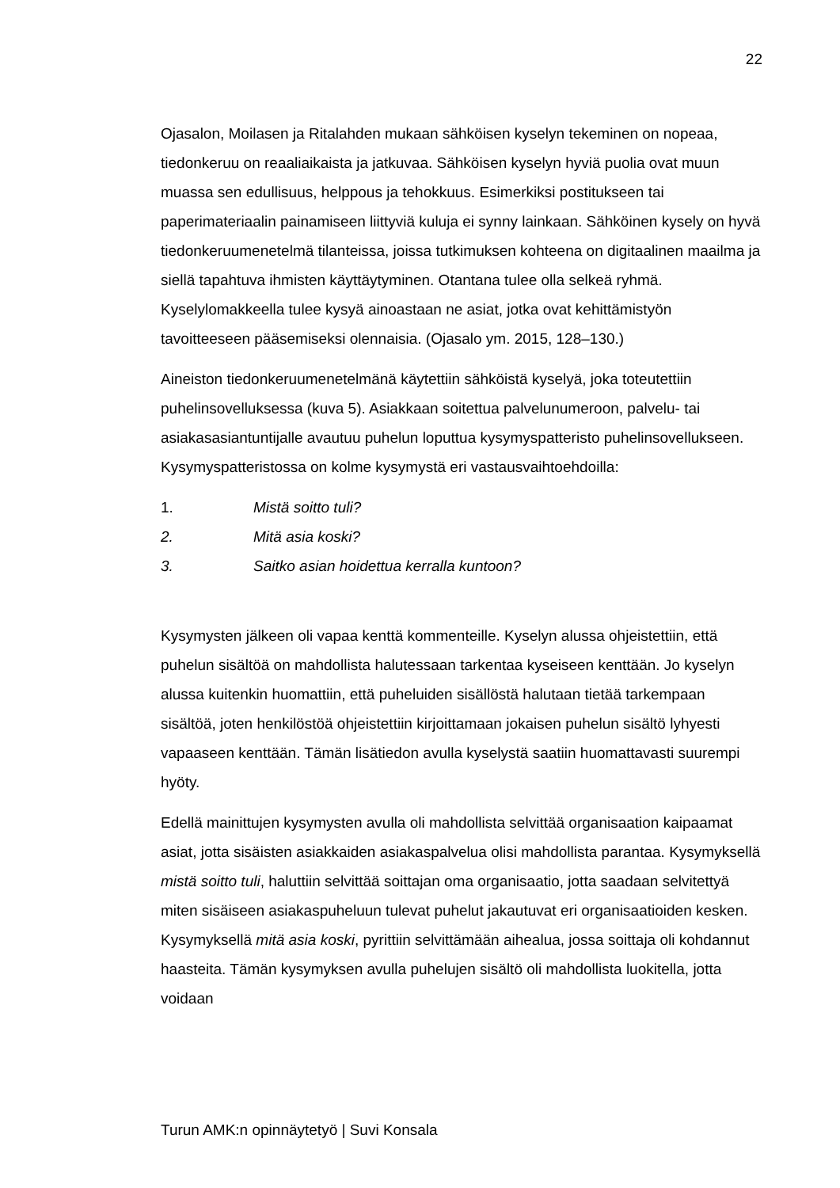22
Ojasalon, Moilasen ja Ritalahden mukaan sähköisen kyselyn tekeminen on nopeaa, tiedonkeruu on reaaliaikaista ja jatkuvaa. Sähköisen kyselyn hyviä puolia ovat muun muassa sen edullisuus, helppous ja tehokkuus. Esimerkiksi postitukseen tai paperimateriaalin painamiseen liittyviä kuluja ei synny lainkaan. Sähköinen kysely on hyvä tiedonkeruumenetelmä tilanteissa, joissa tutkimuksen kohteena on digitaalinen maailma ja siellä tapahtuva ihmisten käyttäytyminen. Otantana tulee olla selkeä ryhmä. Kyselylomakkeella tulee kysyä ainoastaan ne asiat, jotka ovat kehittämistyön tavoitteeseen pääsemiseksi olennaisia. (Ojasalo ym. 2015, 128–130.)
Aineiston tiedonkeruumenetelmänä käytettiin sähköistä kyselyä, joka toteutettiin puhelinsovelluksessa (kuva 5). Asiakkaan soitettua palvelunumeroon, palvelu- tai asiakasasiantuntijalle avautuu puhelun loputtua kysymyspatteristo puhelinsovellukseen. Kysymyspatteristossa on kolme kysymystä eri vastausvaihtoehdoilla:
1. Mistä soitto tuli?
2. Mitä asia koski?
3. Saitko asian hoidettua kerralla kuntoon?
Kysymysten jälkeen oli vapaa kenttä kommenteille. Kyselyn alussa ohjeistettiin, että puhelun sisältöä on mahdollista halutessaan tarkentaa kyseiseen kenttään. Jo kyselyn alussa kuitenkin huomattiin, että puheluiden sisällöstä halutaan tietää tarkempaan sisältöä, joten henkilöstöä ohjeistettiin kirjoittamaan jokaisen puhelun sisältö lyhyesti vapaaseen kenttään. Tämän lisätiedon avulla kyselystä saatiin huomattavasti suurempi hyöty.
Edellä mainittujen kysymysten avulla oli mahdollista selvittää organisaation kaipaamat asiat, jotta sisäisten asiakkaiden asiakaspalvelua olisi mahdollista parantaa. Kysymyksellä mistä soitto tuli, haluttiin selvittää soittajan oma organisaatio, jotta saadaan selvitettyä miten sisäiseen asiakaspuheluun tulevat puhelut jakautuvat eri organisaatioiden kesken. Kysymyksellä mitä asia koski, pyrittiin selvittämään aihealua, jossa soittaja oli kohdannut haasteita. Tämän kysymyksen avulla puhelujen sisältö oli mahdollista luokitella, jotta voidaan
Turun AMK:n opinnäytetyö | Suvi Konsala